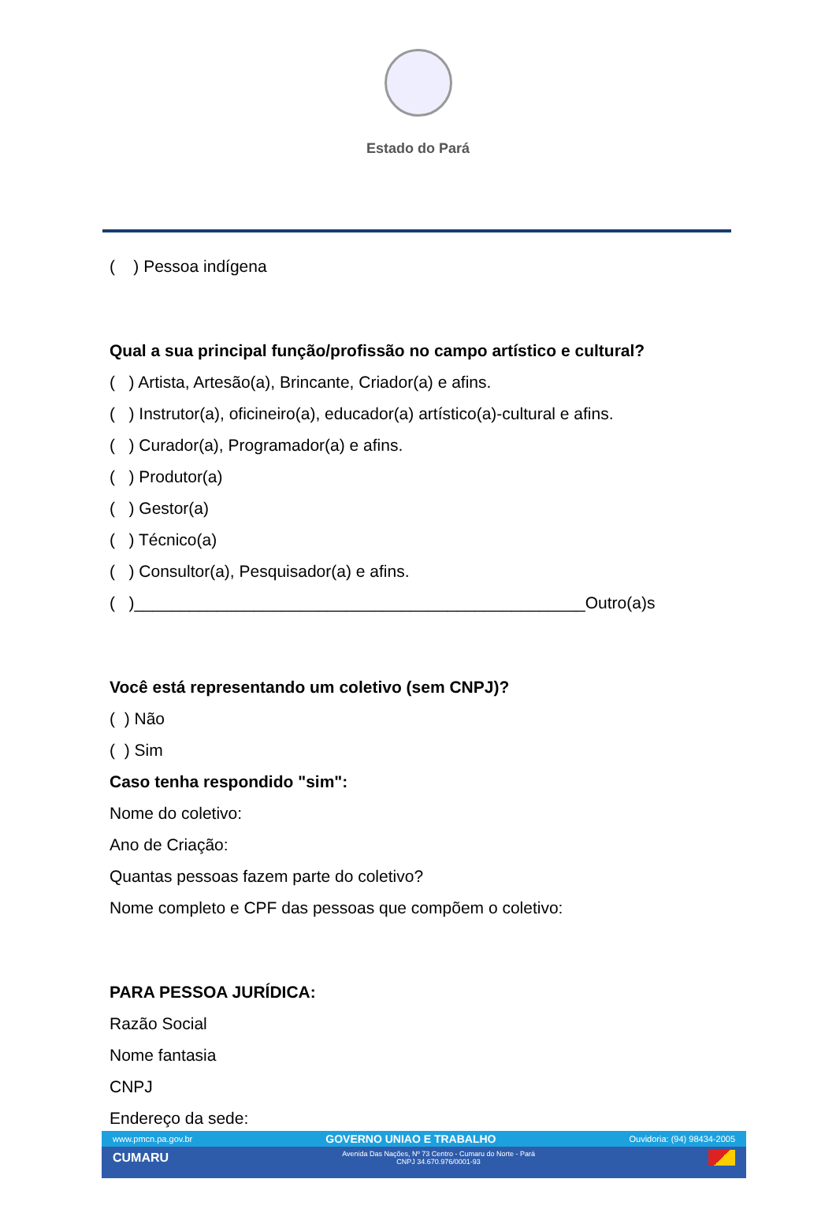Estado do Pará
( ) Pessoa indígena
Qual a sua principal função/profissão no campo artístico e cultural?
( ) Artista, Artesão(a), Brincante, Criador(a) e afins.
( ) Instrutor(a), oficineiro(a), educador(a) artístico(a)-cultural e afins.
( ) Curador(a), Programador(a) e afins.
( ) Produtor(a)
( ) Gestor(a)
( ) Técnico(a)
( ) Consultor(a), Pesquisador(a) e afins.
( )_________________________________________________Outro(a)s
Você está representando um coletivo (sem CNPJ)?
( ) Não
( ) Sim
Caso tenha respondido "sim":
Nome do coletivo:
Ano de Criação:
Quantas pessoas fazem parte do coletivo?
Nome completo e CPF das pessoas que compõem o coletivo:
PARA PESSOA JURÍDICA:
Razão Social
Nome fantasia
CNPJ
Endereço da sede:
www.pmcn.pa.gov.br GOVERNO UNIAO E TRABALHO Ouvidoria: (94) 98434-2005
CUMARU Avenida Das Nações, Nº 73 Centro - Cumaru do Norte - Pará
CNPJ 34.670.976/0001-93